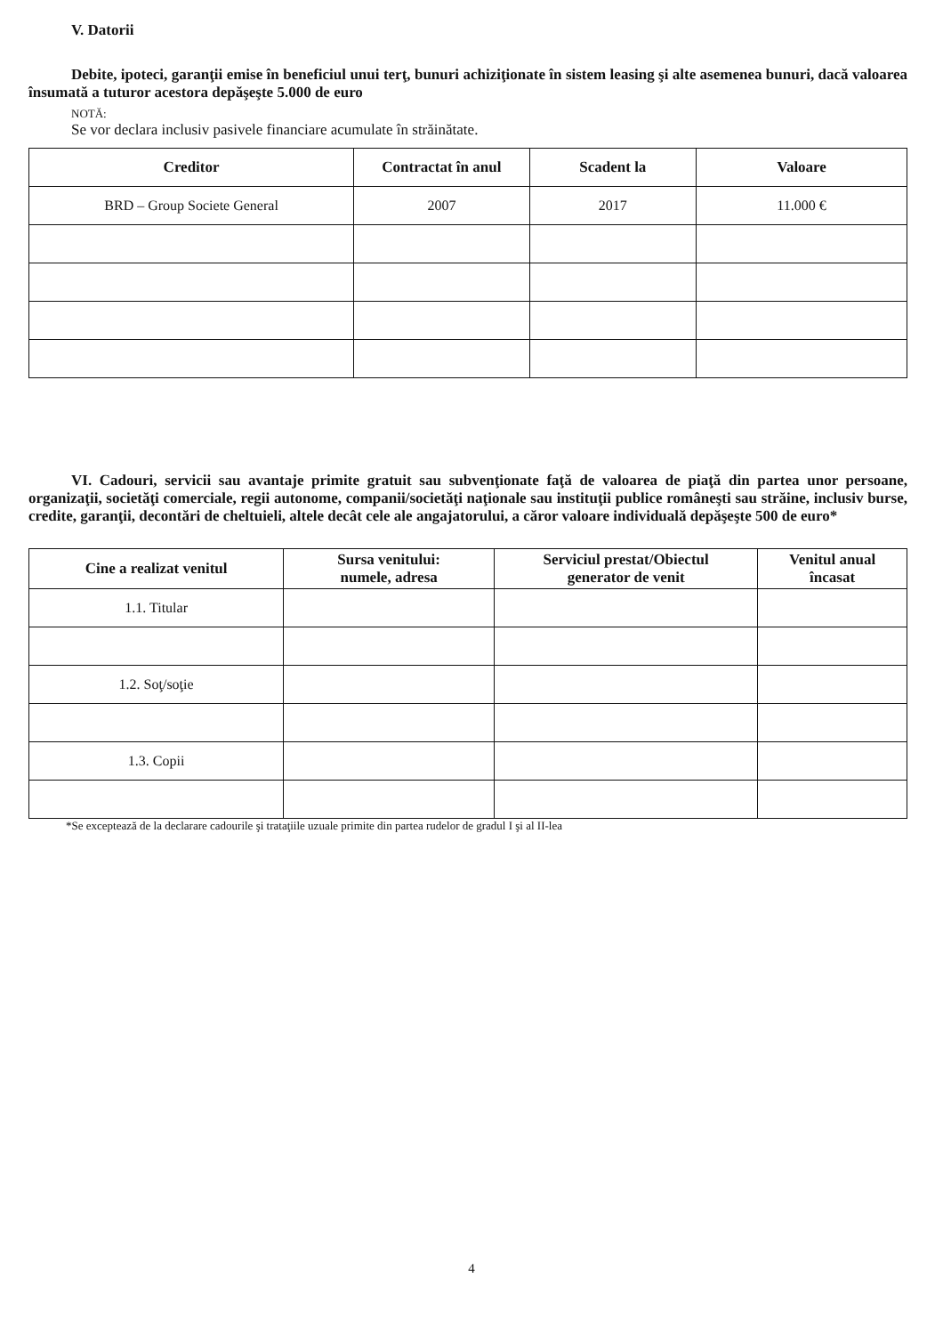V. Datorii
Debite, ipoteci, garanţii emise în beneficiul unui terţ, bunuri achiziţionate în sistem leasing şi alte asemenea bunuri, dacă valoarea însumată a tuturor acestora depăşeşte 5.000 de euro
NOTĂ:
Se vor declara inclusiv pasivele financiare acumulate în străinătate.
| Creditor | Contractat în anul | Scadent la | Valoare |
| --- | --- | --- | --- |
| BRD – Group Societe General | 2007 | 2017 | 11.000 € |
VI. Cadouri, servicii sau avantaje primite gratuit sau subvenţionate faţă de valoarea de piaţă din partea unor persoane, organizaţii, societăţi comerciale, regii autonome, companii/societăţi naţionale sau instituţii publice româneşti sau străine, inclusiv burse, credite, garanţii, decontări de cheltuieli, altele decât cele ale angajatorului, a căror valoare individuală depăşeşte 500 de euro*
| Cine a realizat venitul | Sursa venitului: numele, adresa | Serviciul prestat/Obiectul generator de venit | Venitul anual încasat |
| --- | --- | --- | --- |
| 1.1. Titular | | | |
| 1.2. Soţ/soţie | | | |
| 1.3. Copii | | | |
*Se exceptează de la declarare cadourile şi trataţiile uzuale primite din partea rudelor de gradul I şi al II-lea
4